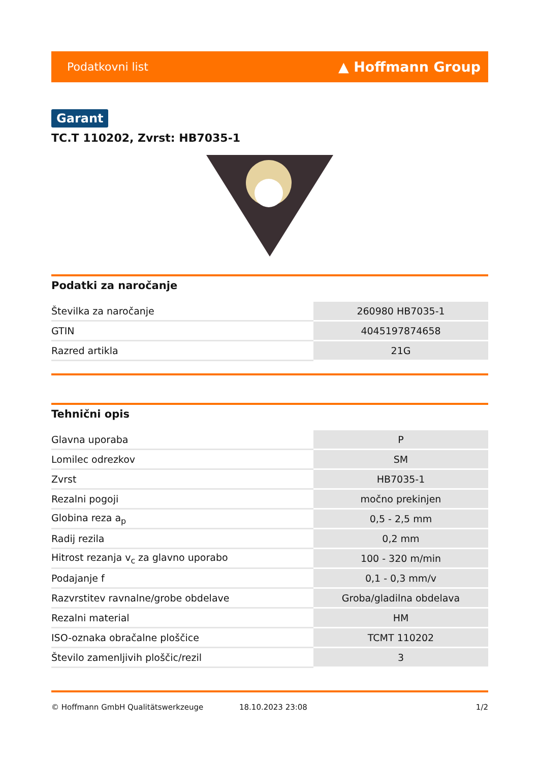Podatkovni list ▲ Hoffmann Group
Garant
TC.T 110202, Zvrst: HB7035-1
Podatki za naročanje
| Številka za naročanje | 260980 HB7035-1 |
| GTIN | 4045197874658 |
| Razred artikla | 21G |
Tehnični opis
| Glavna uporaba | P |
| Lomilec odrezkov | SM |
| Zvrst | HB7035-1 |
| Rezalni pogoji | močno prekinjen |
| Globina reza a<sub>p</sub> | 0,5 - 2,5 mm |
| Radij rezila | 0,2 mm |
| Hitrost rezanja v<sub>c</sub> za glavno uporabo | 100 - 320 m/min |
| Podajanje f | 0,1 - 0,3 mm/v |
| Razvrstitev ravnalne/grobe obdelave | Groba/gladilna obdelava |
| Rezalni material | HM |
| ISO-oznaka obračalne ploščice | TCMT 110202 |
| Število zamenljivih ploščic/rezil | 3 |
© Hoffmann GmbH Qualitätswerkzeuge 18.10.2023 23:08 1/2